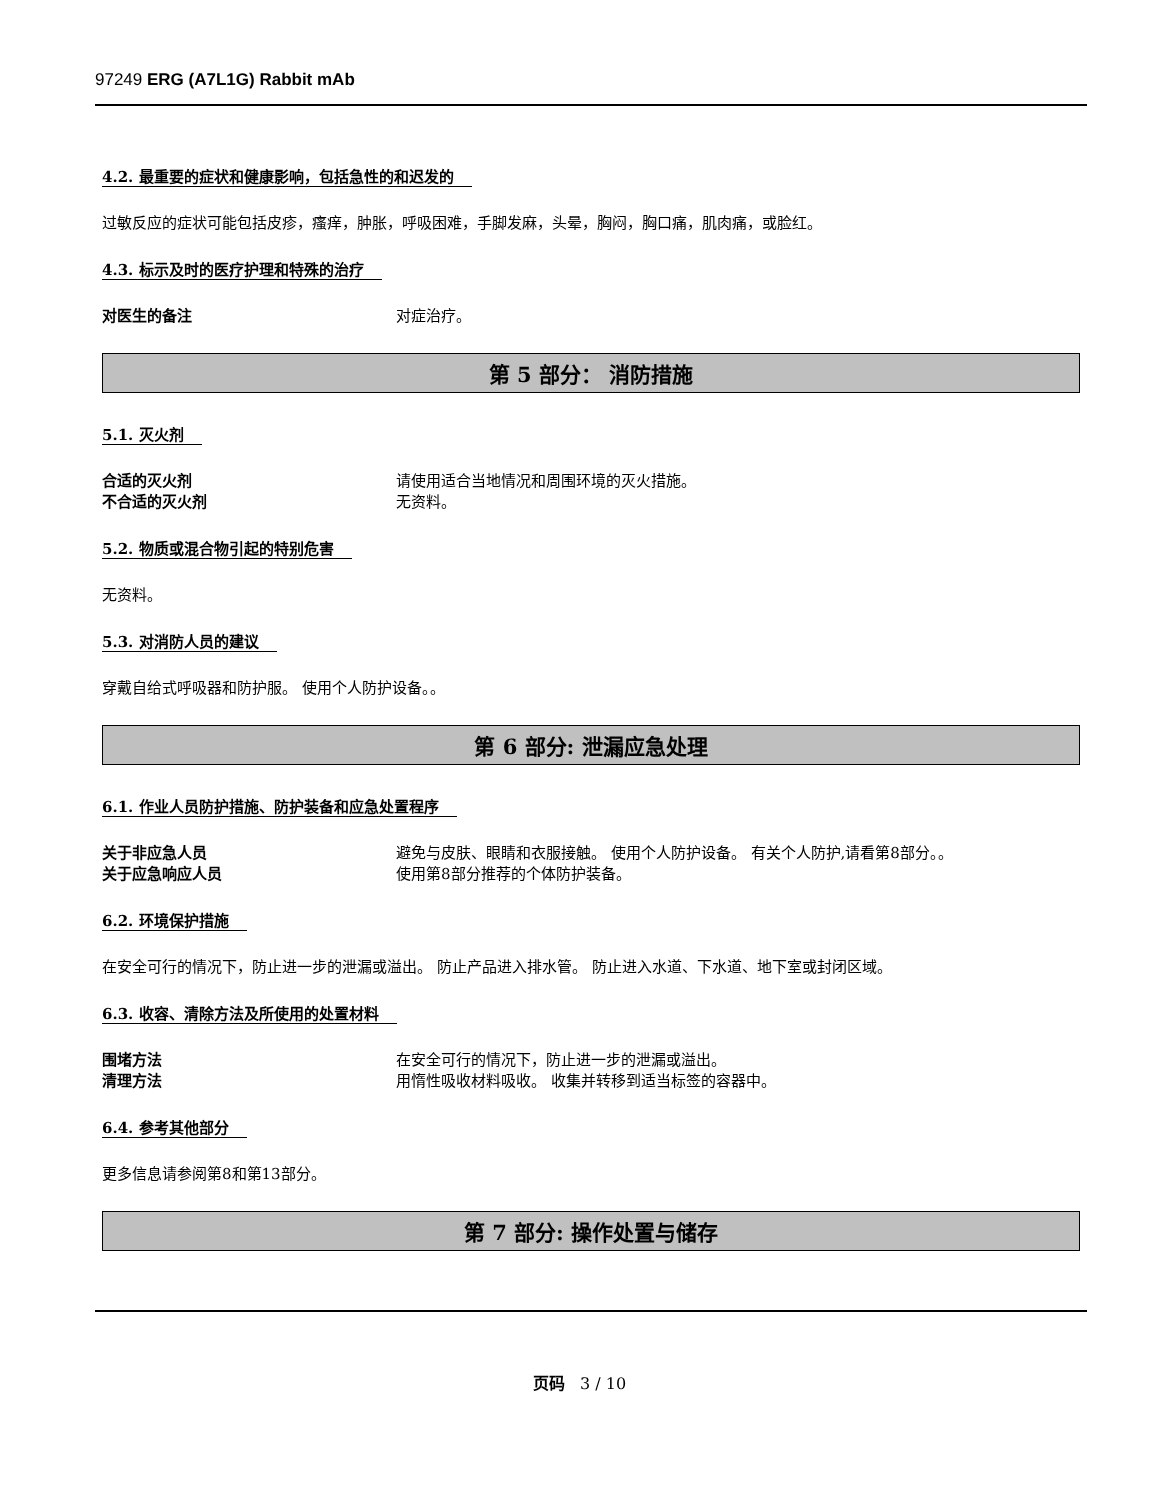97249 ERG (A7L1G) Rabbit mAb
4.2. 最重要的症状和健康影响，包括急性的和迟发的
过敏反应的症状可能包括皮疹，瘙痒，肿胀，呼吸困难，手脚发麻，头晕，胸闷，胸口痛，肌肉痛，或脸红。
4.3. 标示及时的医疗护理和特殊的治疗
对医生的备注 对症治疗。
第 5 部分： 消防措施
5.1. 灭火剂
合适的灭火剂 请使用适合当地情况和周围环境的灭火措施。
不合适的灭火剂 无资料。
5.2. 物质或混合物引起的特别危害
无资料。
5.3. 对消防人员的建议
穿戴自给式呼吸器和防护服。 使用个人防护设备。。
第 6 部分: 泄漏应急处理
6.1. 作业人员防护措施、防护装备和应急处置程序
关于非应急人员 避免与皮肤、眼睛和衣服接触。 使用个人防护设备。 有关个人防护,请看第8部分。。
关于应急响应人员 使用第8部分推荐的个体防护装备。
6.2. 环境保护措施
在安全可行的情况下，防止进一步的泄漏或溢出。 防止产品进入排水管。 防止进入水道、下水道、地下室或封闭区域。
6.3. 收容、清除方法及所使用的处置材料
围堵方法 在安全可行的情况下，防止进一步的泄漏或溢出。
清理方法 用惰性吸收材料吸收。 收集并转移到适当标签的容器中。
6.4. 参考其他部分
更多信息请参阅第8和第13部分。
第 7 部分: 操作处置与储存
页码 3 / 10